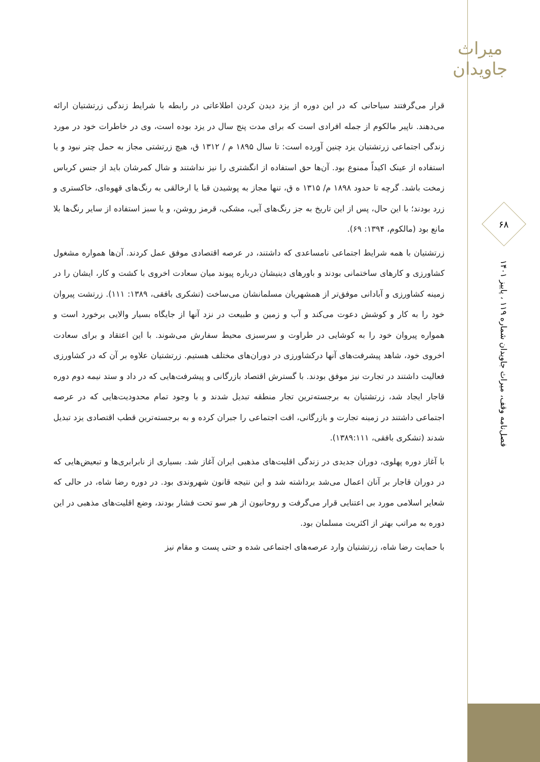میراث جاویدان
۶۸
فصل‌نامه وقف، میراث جاویدان شماره ۱۱۹ ، پاییز ۱۴۰۱
قرار می‌گرفتند سیاحانی که در این دوره از یزد دیدن کردن اطلاعاتی در رابطه با شرایط زندگی زرتشتیان ارائه می‌دهند. ناپیر مالکوم از جمله افرادی است که برای مدت پنج سال در یزد بوده است، وی در خاطرات خود در مورد زندگی اجتماعی زرتشتیان یزد چنین آورده است: تا سال ۱۸۹۵ م / ۱۳۱۲ ق، هیچ زرتشتی مجاز به حمل چتر نبود و یا استفاده از عینک اکیداً ممنوع بود. آن‌ها حق استفاده از انگشتری را نیز نداشتند و شال کمرشان باید از جنس کرباس زمخت باشد. گرچه تا حدود ۱۸۹۸ م/ ۱۳۱۵ ه ق، تنها مجاز به پوشیدن قبا یا ارخالقی به رنگ‌های قهوه‌ای، خاکستری و زرد بودند؛ با این حال، پس از این تاریخ به جز رنگ‌های آبی، مشکی، قرمز روشن، و یا سبز استفاده از سایر رنگ‌ها بلا مانع بود (مالکوم، ۱۳۹۴: ۶۹).
زرتشتیان با همه شرایط اجتماعی نامساعدی که داشتند، در عرصه اقتصادی موفق عمل کردند. آن‌ها همواره مشغول کشاورزی و کارهای ساختمانی بودند و باورهای دینیشان درباره پیوند میان سعادت اخروی با کشت و کار، ایشان را در زمینه کشاورزی و آبادانی موفق‌تر از همشهریان مسلمانشان می‌ساخت (تشکری بافقی، ۱۳۸۹: ۱۱۱). زرتشت پیروان خود را به کار و کوشش دعوت می‌کند و آب و زمین و طبیعت در نزد آنها از جایگاه بسیار والایی برخورد است و همواره پیروان خود را به کوشایی در طراوت و سرسبزی محیط سفارش می‌شوند. با این اعتقاد و برای سعادت اخروی خود، شاهد پیشرفت‌های آنها درکشاورزی در دوران‌های مختلف هستیم. زرتشتیان علاوه بر آن که در کشاورزی فعالیت داشتند در تجارت نیز موفق بودند. با گسترش اقتصاد بازرگانی و پیشرفت‌هایی که در داد و ستد نیمه دوم دوره قاجار ایجاد شد، زرتشتیان به برجسته‌ترین تجار منطقه تبدیل شدند و با وجود تمام محدودیت‌هایی که در عرصه اجتماعی داشتند در زمینه تجارت و بازرگانی، افت اجتماعی را جبران کرده و به برجسته‌ترین قطب اقتصادی یزد تبدیل شدند (تشکری بافقی، ۱۳۸۹:۱۱۱).
با آغاز دوره پهلوی، دوران جدیدی در زندگی اقلیت‌های مذهبی ایران آغاز شد. بسیاری از نابرابری‌ها و تبعیض‌هایی که در دوران قاجار بر آنان اعمال می‌شد برداشته شد و این نتیجه قانون شهروندی بود. در دوره رضا شاه، در حالی که شعایر اسلامی مورد بی اعتنایی قرار می‌گرفت و روحانیون از هر سو تحت فشار بودند، وضع اقلیت‌های مذهبی در این دوره به مراتب بهتر از اکثریت مسلمان بود.
با حمایت رضا شاه، زرتشتیان وارد عرصه‌های اجتماعی شده و حتی پست و مقام نیز